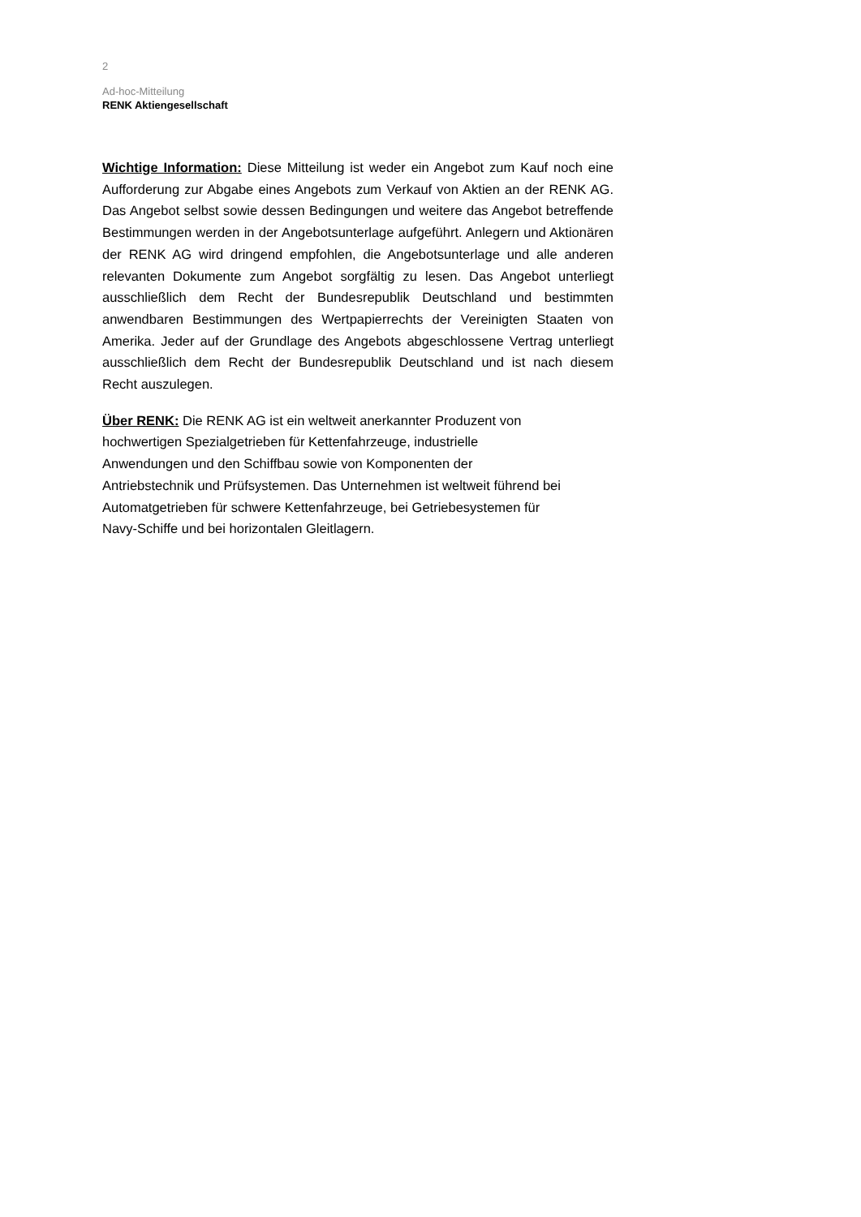2
Ad-hoc-Mitteilung
RENK Aktiengesellschaft
Wichtige Information: Diese Mitteilung ist weder ein Angebot zum Kauf noch eine Aufforderung zur Abgabe eines Angebots zum Verkauf von Aktien an der RENK AG. Das Angebot selbst sowie dessen Bedingungen und weitere das Angebot betreffende Bestimmungen werden in der Angebotsunterlage aufgeführt. Anlegern und Aktionären der RENK AG wird dringend empfohlen, die Angebotsunterlage und alle anderen relevanten Dokumente zum Angebot sorgfältig zu lesen. Das Angebot unterliegt ausschließlich dem Recht der Bundesrepublik Deutschland und bestimmten anwendbaren Bestimmungen des Wertpapierrechts der Vereinigten Staaten von Amerika. Jeder auf der Grundlage des Angebots abgeschlossene Vertrag unterliegt ausschließlich dem Recht der Bundesrepublik Deutschland und ist nach diesem Recht auszulegen.
Über RENK: Die RENK AG ist ein weltweit anerkannter Produzent von
hochwertigen Spezialgetrieben für Kettenfahrzeuge, industrielle
Anwendungen und den Schiffbau sowie von Komponenten der
Antriebstechnik und Prüfsystemen. Das Unternehmen ist weltweit führend bei
Automatgetrieben für schwere Kettenfahrzeuge, bei Getriebesystemen für
Navy-Schiffe und bei horizontalen Gleitlagern.